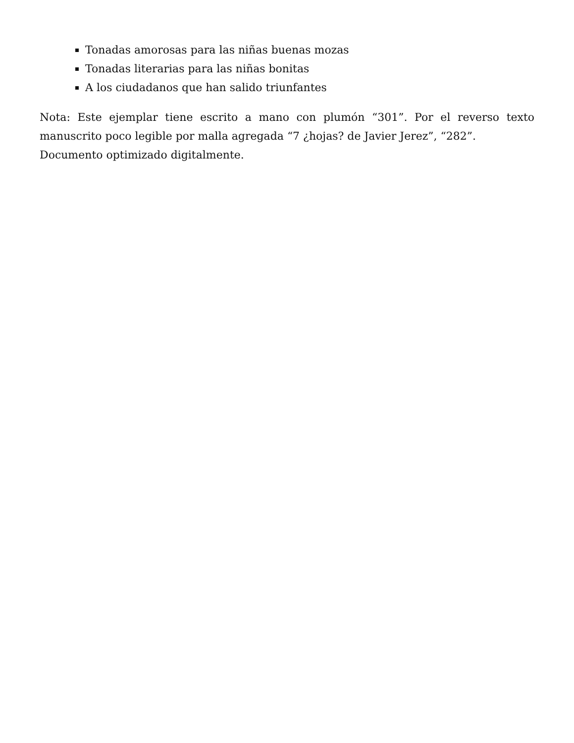Tonadas amorosas para las niñas buenas mozas
Tonadas literarias para las niñas bonitas
A los ciudadanos que han salido triunfantes
Nota: Este ejemplar tiene escrito a mano con plumón “301”. Por el reverso texto manuscrito poco legible por malla agregada “7 ¿hojas? de Javier Jerez”, “282”.
Documento optimizado digitalmente.